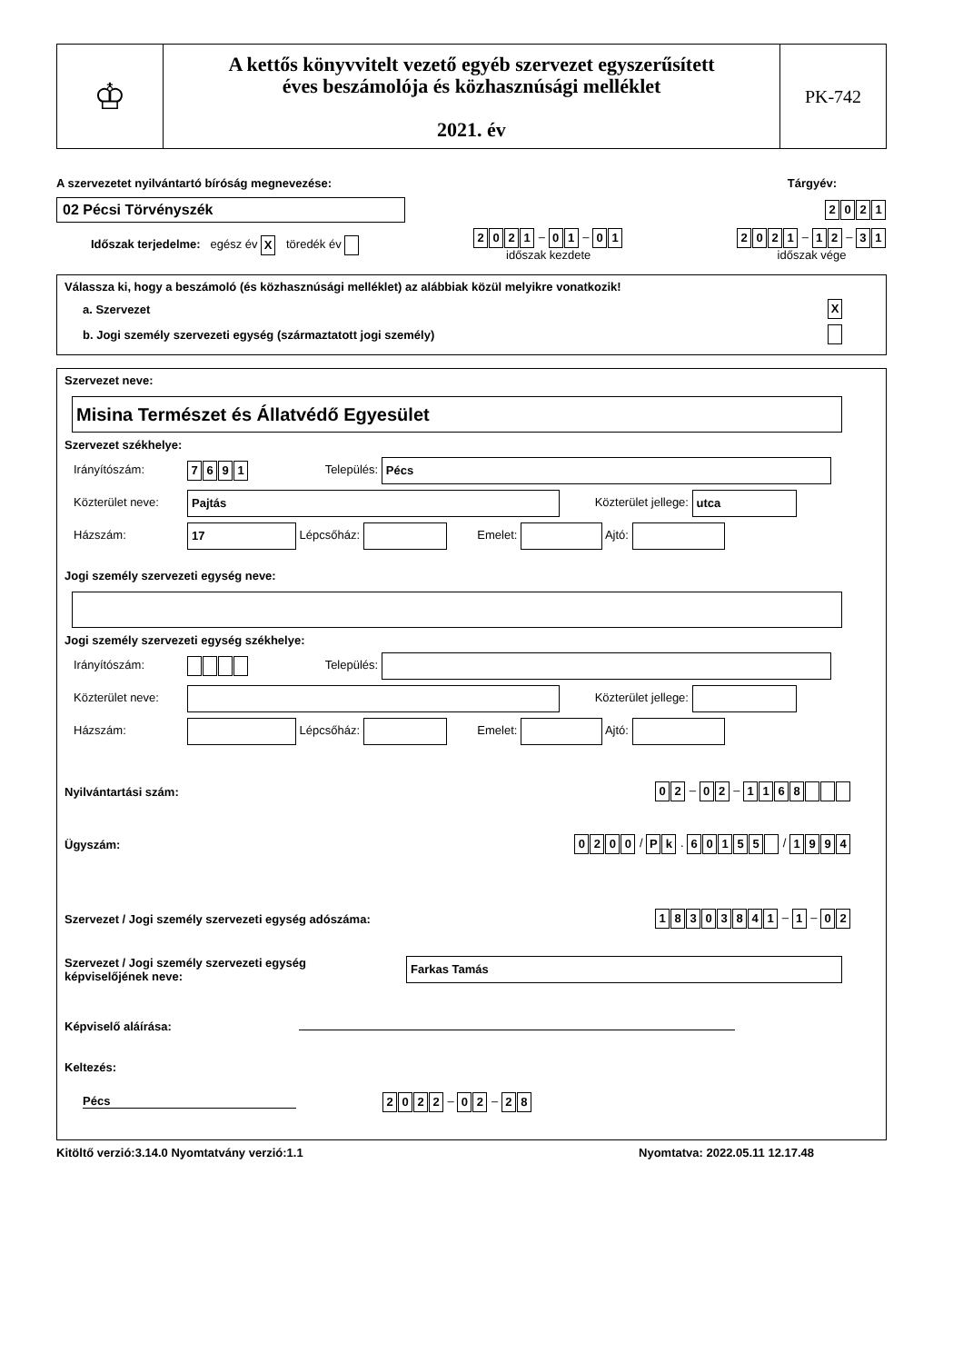♔
A kettős könyvvitelt vezető egyéb szervezet egyszerűsített
éves beszámolója és közhasznúsági melléklet
2021. év
PK-742
A szervezetet nyilvántartó bíróság megnevezése: Tárgyév:
02 Pécsi Törvényszék
2021
Időszak terjedelme: egész év X töredék év 2021 – 0 1 – 0 1
időszak kezdete 2021 – 1 2 – 3 1
időszak vége
Válassza ki, hogy a beszámoló (és közhasznúsági melléklet) az alábbiak közül melyikre vonatkozik!
a. Szervezet X
b. Jogi személy szervezeti egység (származtatott jogi személy)
Szervezet neve:
Misina Természet és Állatvédő Egyesület
Szervezet székhelye:
Irányítószám: 7691 Település: Pécs
Közterület neve: Pajtás Közterület jellege: utca
Házszám: 17 Lépcsőház: Emelet: Ajtó:
Jogi személy szervezeti egység neve:
Jogi személy szervezeti egység székhelye:
Irányítószám: Település:
Közterület neve: Közterület jellege:
Házszám: Lépcsőház: Emelet: Ajtó:
Nyilvántartási szám: 0 2 – 0 2 – 1168
Ügyszám: 0200 / P k . 60155 / 1994
Szervezet / Jogi személy szervezeti egység adószáma: 18303841 – 1 – 0 2
Szervezet / Jogi személy szervezeti egység
képviselőjének neve: Farkas Tamás
Képviselő aláírása:
Keltezés:
Pécs 2022 – 0 2 – 2 8
Kitöltő verzió:3.14.0 Nyomtatvány verzió:1.1 Nyomtatva: 2022.05.11 12.17.48